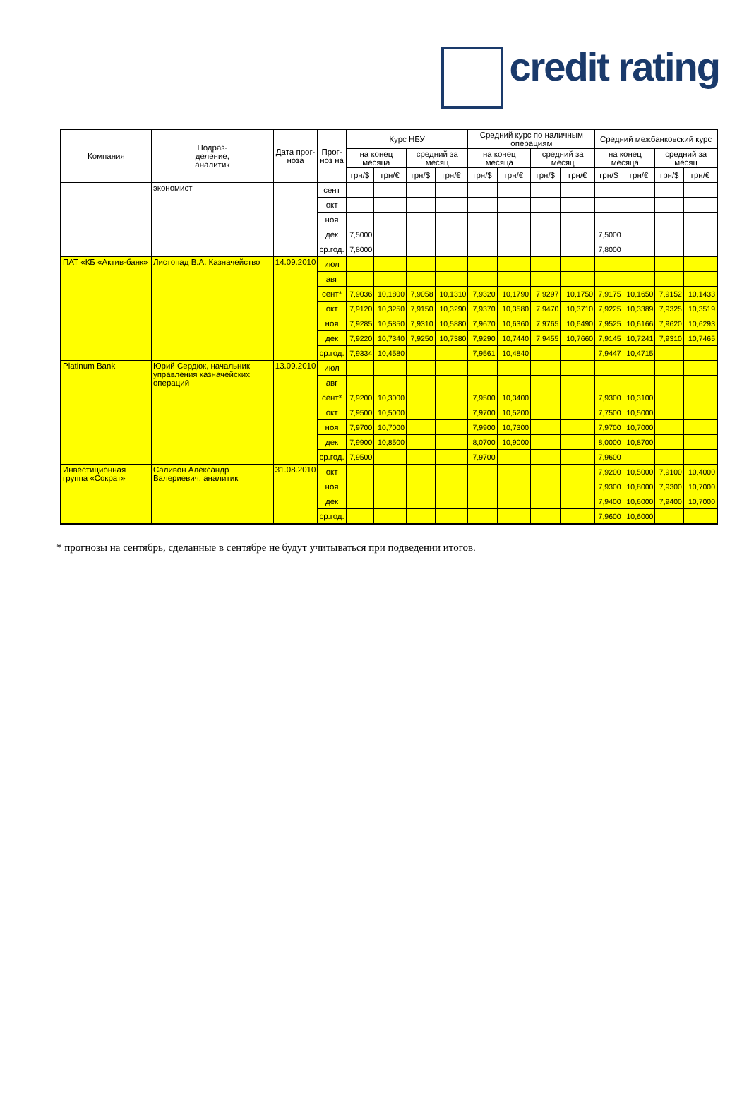credit rating
| Компания | Подраз- деление, аналитик | Дата прог- ноза | Прог- ноз на | Курс НБУ | | | | Средний курс по наличным операциям | | | | Средний межбанковский курс | | | |
| --- | --- | --- | --- | --- | --- | --- | --- | --- | --- | --- | --- | --- | --- | --- | --- |
| | | | | на конец месяца | | средний за месяц | | на конец месяца | | средний за месяц | | на конец месяца | | средний за месяц | |
| | | | | грн/$ | грн/€ | грн/$ | грн/€ | грн/$ | грн/€ | грн/$ | грн/€ | грн/$ | грн/€ | грн/$ | грн/€ |
| | экономист | | сент | | | | | | | | | | | | |
| | | | окт | | | | | | | | | | | | |
| | | | ноя | | | | | | | | | | | | |
| | | | дек | 7,5000 | | | | | | | | 7,5000 | | | |
| | | | ср.год. | 7,8000 | | | | | | | | 7,8000 | | | |
| ПАТ «КБ «Актив-банк» | Листопад В.А. Казначейство | 14.09.2010 | июл | | | | | | | | | | | | |
| | | | авг | | | | | | | | | | | | |
| | | | сент* | 7,9036 | 10,1800 | 7,9058 | 10,1310 | 7,9320 | 10,1790 | 7,9297 | 10,1750 | 7,9175 | 10,1650 | 7,9152 | 10,1433 |
| | | | окт | 7,9120 | 10,3250 | 7,9150 | 10,3290 | 7,9370 | 10,3580 | 7,9470 | 10,3710 | 7,9225 | 10,3389 | 7,9325 | 10,3519 |
| | | | ноя | 7,9285 | 10,5850 | 7,9310 | 10,5880 | 7,9670 | 10,6360 | 7,9765 | 10,6490 | 7,9525 | 10,6166 | 7,9620 | 10,6293 |
| | | | дек | 7,9220 | 10,7340 | 7,9250 | 10,7380 | 7,9290 | 10,7440 | 7,9455 | 10,7660 | 7,9145 | 10,7241 | 7,9310 | 10,7465 |
| | | | ср.год. | 7,9334 | 10,4580 | | | 7,9561 | 10,4840 | | | 7,9447 | 10,4715 | | |
| Platinum Bank | Юрий Сердюк, начальник управления казначейских операций | 13.09.2010 | июл | | | | | | | | | | | | |
| | | | авг | | | | | | | | | | | | |
| | | | сент* | 7,9200 | 10,3000 | | | 7,9500 | 10,3400 | | | 7,9300 | 10,3100 | | |
| | | | окт | 7,9500 | 10,5000 | | | 7,9700 | 10,5200 | | | 7,7500 | 10,5000 | | |
| | | | ноя | 7,9700 | 10,7000 | | | 7,9900 | 10,7300 | | | 7,9700 | 10,7000 | | |
| | | | дек | 7,9900 | 10,8500 | | | 8,0700 | 10,9000 | | | 8,0000 | 10,8700 | | |
| | | | ср.год. | 7,9500 | | | | 7,9700 | | | | 7,9600 | | | |
| Инвестиционная группа «Сократ» | Саливон Александр Валериевич, аналитик | 31.08.2010 | окт | | | | | | | | | 7,9200 | 10,5000 | 7,9100 | 10,4000 |
| | | | ноя | | | | | | | | | 7,9300 | 10,8000 | 7,9300 | 10,7000 |
| | | | дек | | | | | | | | | 7,9400 | 10,6000 | 7,9400 | 10,7000 |
| | | | ср.год. | | | | | | | | | 7,9600 | 10,6000 | | |
* прогнозы на сентябрь, сделанные в сентябре не будут учитываться при подведении итогов.